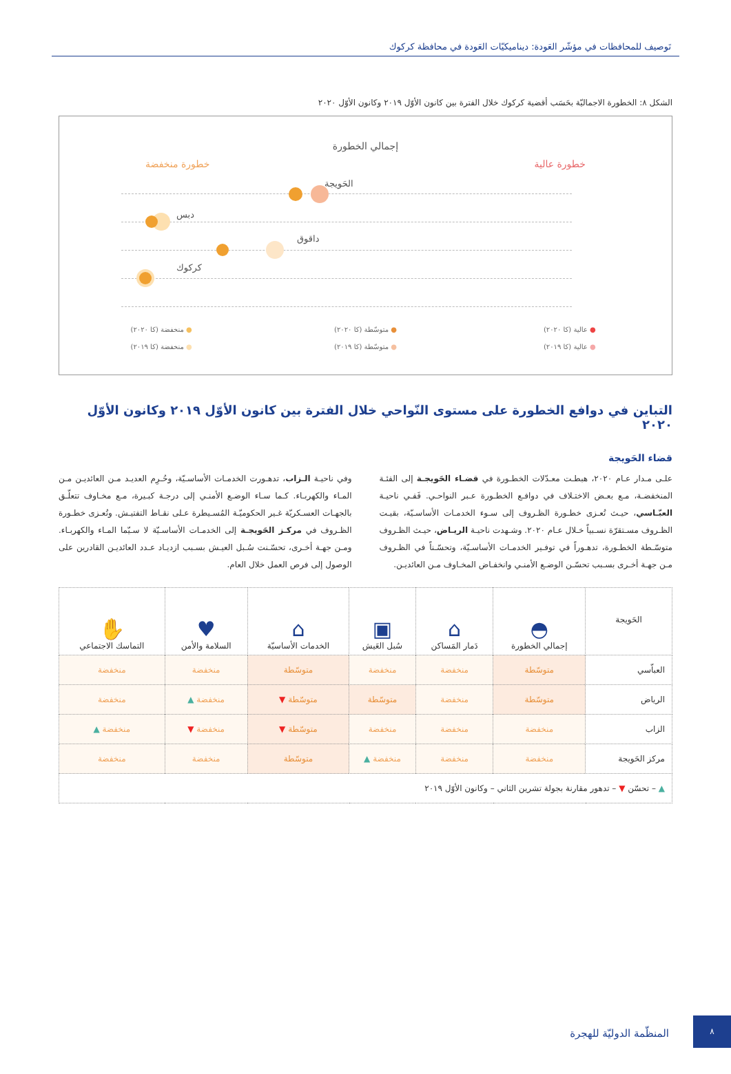تَوصيف للمحافظات في مؤشّر العَودة: ديناميكيّات العَودة في محافظة كركوك
الشكل ٨: الخطورة الاجماليّة بحَسَب أقضية كركوك خلال الفترة بين كانون الأوّل ٢٠١٩ وكانون الأوّل ٢٠٢٠
إجمالي الخطورة
خطورة عالية خطورة منخفضة
الحَويجة
دبس
داقوق
كركوك
● عالية (كا ٢٠٢٠) ● متوسّطة (كا ٢٠٢٠) ● منخفضة (كا ٢٠٢٠) ● عالية (كا ٢٠١٩) ● متوسّطة (كا ٢٠١٩) ● منخفضة (كا ٢٠١٩)
التباين في دوافع الخطورة على مستوى النّواحي خلال الفترة بين كانون الأوّل ٢٠١٩ وكانون الأوّل ٢٠٢٠
قضاء الحَويجة
علـى مـدار عـام ٢٠٢٠، هبطـت معـدّلات الخطـورة في قضـاء الحَويجـة إلى الفئـة المنخفضـة، مـع بعـض الاختـلاف في دوافـع الخطـورة عـبر النواحـي. فَفـي ناحيـة العبّـاسي، حيـث تُعـزى خطـورة الظـروف إلى سـوء الخدمـات الأساسـيّة، بقيـت الظـروف مسـتقرّة نسـبياً خـلال عـام ٢٠٢٠. وشـهدت ناحيـة الريـاض، حيـث الظـروف متوسّـطة الخطـورة، تدهـوراً في توفـير الخدمـات الأساسـيّة، وتحسّـناً في الظـروف مـن جهـة أخـرى بسـبب تحسّـن الوضـع الأمنـي وانخفـاض المخـاوف مـن العائديـن.
وفي ناحيـة الـزاب، تدهـورت الخدمـات الأساسـيّة، وحُـرِم العديـد مـن العائديـن مـن المـاء والكهربـاء. كـما سـاء الوضـع الأمنـي إلى درجـة كبـيرة، مـع مخـاوف تتعلّـق بالجهـات العسـكريّة غـير الحكوميّـة المُسـيطرة عـلى نقـاط التفتيـش. وتُعـزى خطـورة الظـروف في مركـز الحَويجـة إلى الخدمـات الأساسـيّة لا سـيّما المـاء والكهربـاء. ومـن جهـة أخـرى، تحسّـنت سُـبل العيـش بسـبب ازديـاد عـدد العائديـن القادرين على الوصول إلى فرص العمل خلال العام.
| الحَويجة | ◓ إجمالي الخطورة | ⌂ دَمار المَساكن | ▣ سُبل العَيش | ⌂ الخدمات الأساسيّة | ♥ السلامة والأمن | ✋ التماسك الاجتماعي |
| --- | --- | --- | --- | --- | --- | --- |
| العباّسي | متوسّطة | منخفضة | منخفضة | متوسّطة | منخفضة | منخفضة |
| الرياض | متوسّطة | منخفضة | متوسّطة | متوسّطة ▼ | منخفضة ▲ | منخفضة |
| الزاب | منخفضة | منخفضة | منخفضة | متوسّطة ▼ | منخفضة ▼ | منخفضة ▲ |
| مركز الحَويجة | منخفضة | منخفضة | منخفضة ▲ | متوسّطة | منخفضة | منخفضة |
| ▲ – تحسّن ▼ – تدهور مقارنة بجولة تشرين الثاني – وكانون الأوّل ٢٠١٩ | | | | | | |
المنظّمة الدوليّة للهجرة
٨